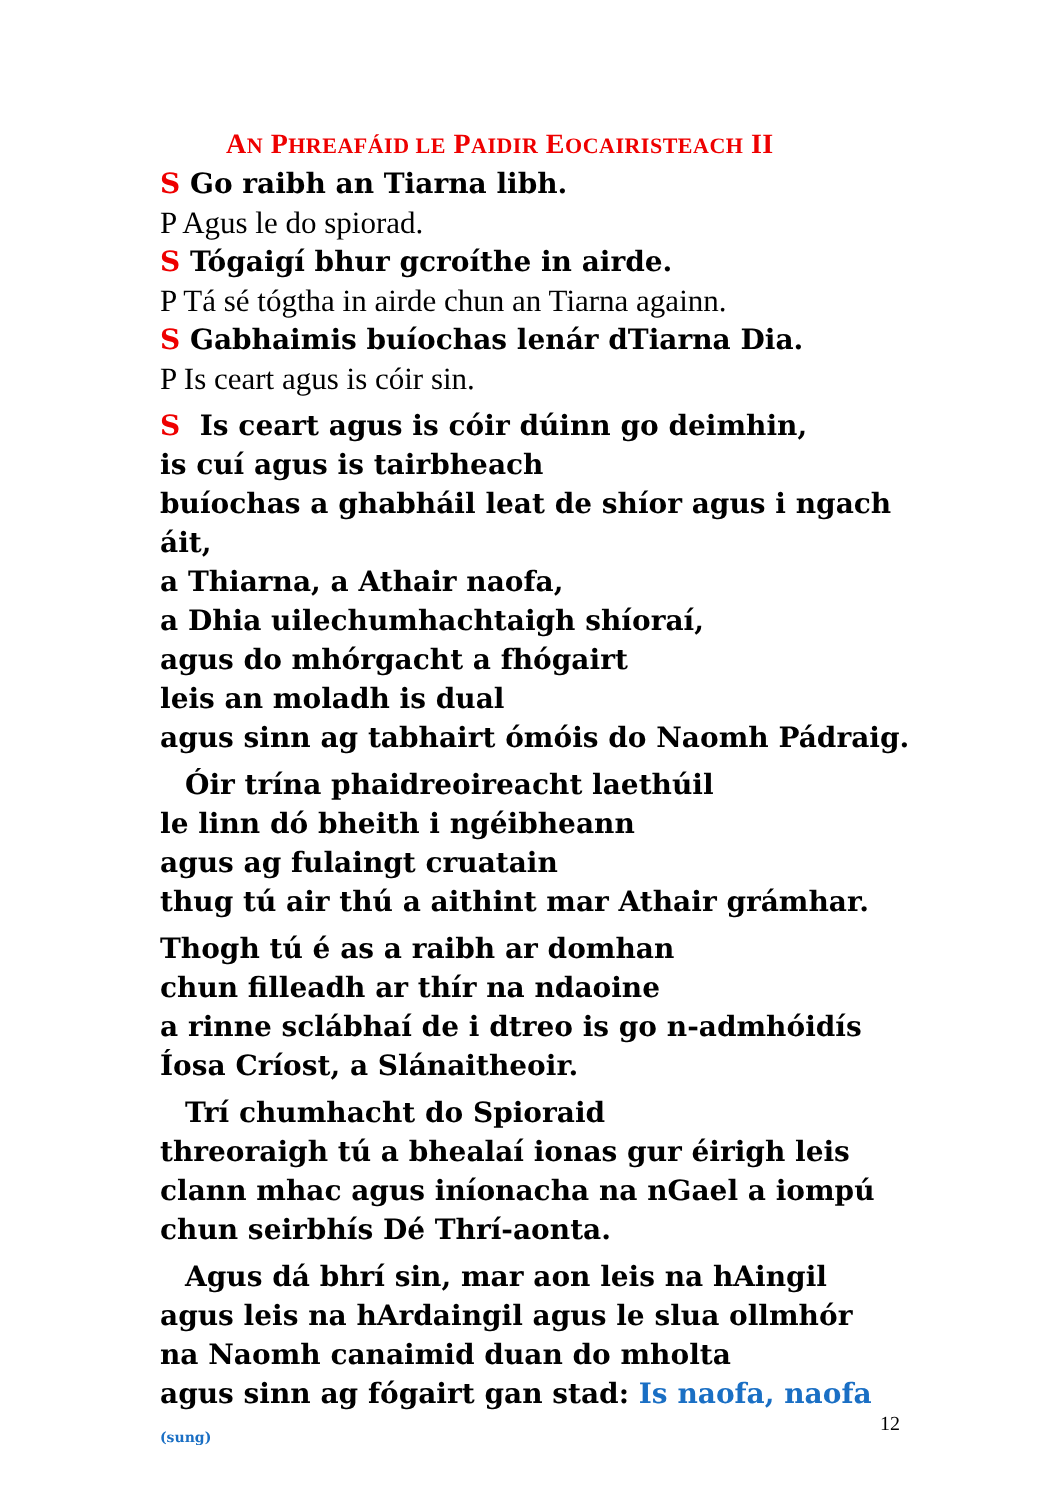AN PHREAFÁID LE PAIDIR EOCAIRISTEACH II
S Go raibh an Tiarna libh.
P Agus le do spiorad.
S Tógaigí bhur gcroíthe in airde.
P Tá sé tógtha in airde chun an Tiarna againn.
S Gabhaimis buíochas lenár dTiarna Dia.
P Is ceart agus is cóir sin.
S Is ceart agus is cóir dúinn go deimhin,
is cuí agus is tairbheach
buíochas a ghabháil leat de shíor agus i ngach áit,
a Thiarna, a Athair naofa,
a Dhia uilechumhachtaigh shíoraí,
agus do mhórgacht a fhógairt
leis an moladh is dual
agus sinn ag tabhairt ómóis do Naomh Pádraig.
Óir trína phaidreoireacht laethúil
le linn dó bheith i ngéibheann
agus ag fulaingt cruatain
thug tú air thú a aithint mar Athair grámhar.
Thogh tú é as a raibh ar domhan
chun filleadh ar thír na ndaoine
a rinne sclábhaí de i dtreo is go n-admhóidís
Íosa Críost, a Slánaitheoir.
Trí chumhacht do Spioraid
threoraigh tú a bhealaí ionas gur éirigh leis
clann mhac agus iníonacha na nGael a iompú
chun seirbhís Dé Thrí-aonta.
Agus dá bhrí sin, mar aon leis na hAingil
agus leis na hArdaingil agus le slua ollmhór
na Naomh canaimid duan do mholta
agus sinn ag fógairt gan stad: Is naofa, naofa (sung)
12